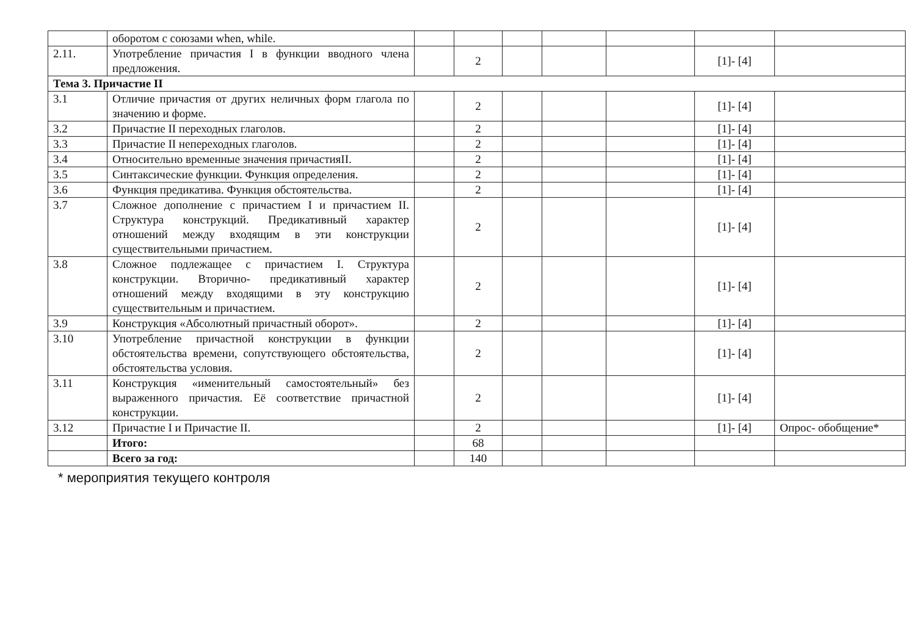| | оборотом с союзами when, while. | | | | | | | |
| 2.11. | Употребление причастия I в функции вводного члена предложения. | | 2 | | | | [1]- [4] | |
| Тема 3. Причастие II | | | | | | | | |
| 3.1 | Отличие причастия от других неличных форм глагола по значению и форме. | | 2 | | | | [1]- [4] | |
| 3.2 | Причастие II переходных глаголов. | | 2 | | | | [1]- [4] | |
| 3.3 | Причастие II непереходных глаголов. | | 2 | | | | [1]- [4] | |
| 3.4 | Относительно временные значения причастияII. | | 2 | | | | [1]- [4] | |
| 3.5 | Синтаксические функции. Функция определения. | | 2 | | | | [1]- [4] | |
| 3.6 | Функция предикатива. Функция обстоятельства. | | 2 | | | | [1]- [4] | |
| 3.7 | Сложное дополнение с причастием I и причастием II. Структура конструкций. Предикативный характер отношений между входящим в эти конструкции существительными причастием. | | 2 | | | | [1]- [4] | |
| 3.8 | Сложное подлежащее с причастием I. Структура конструкции. Вторично- предикативный характер отношений между входящими в эту конструкцию существительным и причастием. | | 2 | | | | [1]- [4] | |
| 3.9 | Конструкция «Абсолютный причастный оборот». | | 2 | | | | [1]- [4] | |
| 3.10 | Употребление причастной конструкции в функции обстоятельства времени, сопутствующего обстоятельства, обстоятельства условия. | | 2 | | | | [1]- [4] | |
| 3.11 | Конструкция «именительный самостоятельный» без выраженного причастия. Её соответствие причастной конструкции. | | 2 | | | | [1]- [4] | |
| 3.12 | Причастие I и Причастие II. | | 2 | | | | [1]- [4] | Опрос- обобщение* |
| | Итого: | | 68 | | | | | |
| | Всего за год: | | 140 | | | | | |
* мероприятия текущего контроля